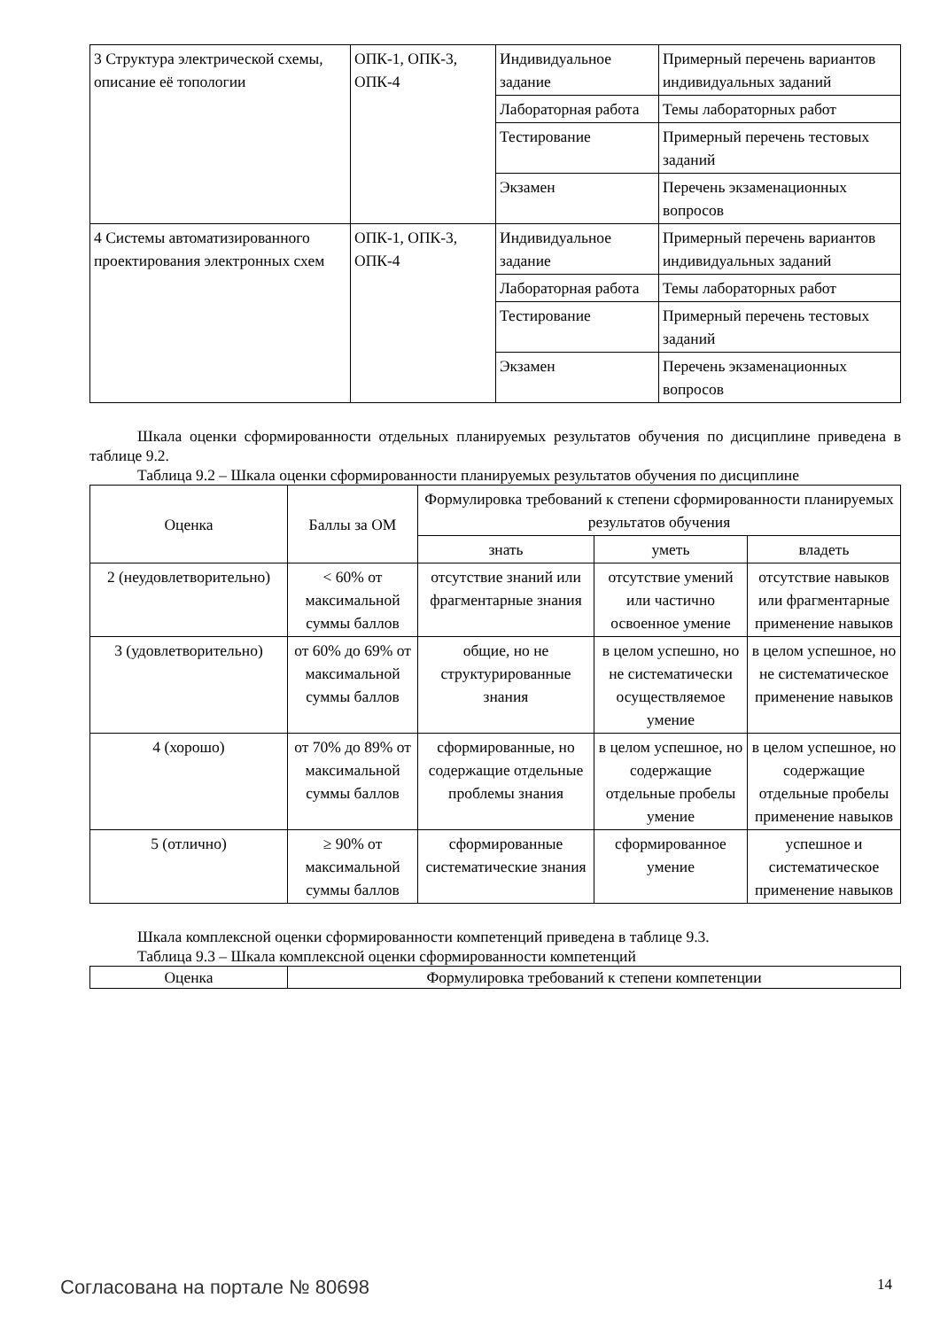| 3 Структура электрической схемы, описание её топологии | ОПК-1, ОПК-3, ОПК-4 | Индивидуальное задание | Примерный перечень вариантов индивидуальных заданий |
| | | Лабораторная работа | Темы лабораторных работ |
| | | Тестирование | Примерный перечень тестовых заданий |
| | | Экзамен | Перечень экзаменационных вопросов |
| 4 Системы автоматизированного проектирования электронных схем | ОПК-1, ОПК-3, ОПК-4 | Индивидуальное задание | Примерный перечень вариантов индивидуальных заданий |
| | | Лабораторная работа | Темы лабораторных работ |
| | | Тестирование | Примерный перечень тестовых заданий |
| | | Экзамен | Перечень экзаменационных вопросов |
Шкала оценки сформированности отдельных планируемых результатов обучения по дисциплине приведена в таблице 9.2.
Таблица 9.2 – Шкала оценки сформированности планируемых результатов обучения по дисциплине
| Оценка | Баллы за ОМ | Формулировка требований к степени сформированности планируемых результатов обучения | | |
| --- | --- | --- | --- | --- |
| | | знать | уметь | владеть |
| 2 (неудовлетворительно) | < 60% от максимальной суммы баллов | отсутствие знаний или фрагментарные знания | отсутствие умений или частично освоенное умение | отсутствие навыков или фрагментарные применение навыков |
| 3 (удовлетворительно) | от 60% до 69% от максимальной суммы баллов | общие, но не структурированные знания | в целом успешно, но не систематически осуществляемое умение | в целом успешное, но не систематическое применение навыков |
| 4 (хорошо) | от 70% до 89% от максимальной суммы баллов | сформированные, но содержащие отдельные проблемы знания | в целом успешное, но содержащие отдельные пробелы умение | в целом успешное, но содержащие отдельные пробелы применение навыков |
| 5 (отлично) | ≥ 90% от максимальной суммы баллов | сформированные систематические знания | сформированное умение | успешное и систематическое применение навыков |
Шкала комплексной оценки сформированности компетенций приведена в таблице 9.3.
Таблица 9.3 – Шкала комплексной оценки сформированности компетенций
| Оценка | Формулировка требований к степени компетенции |
| --- | --- |
Согласована на портале № 80698 14